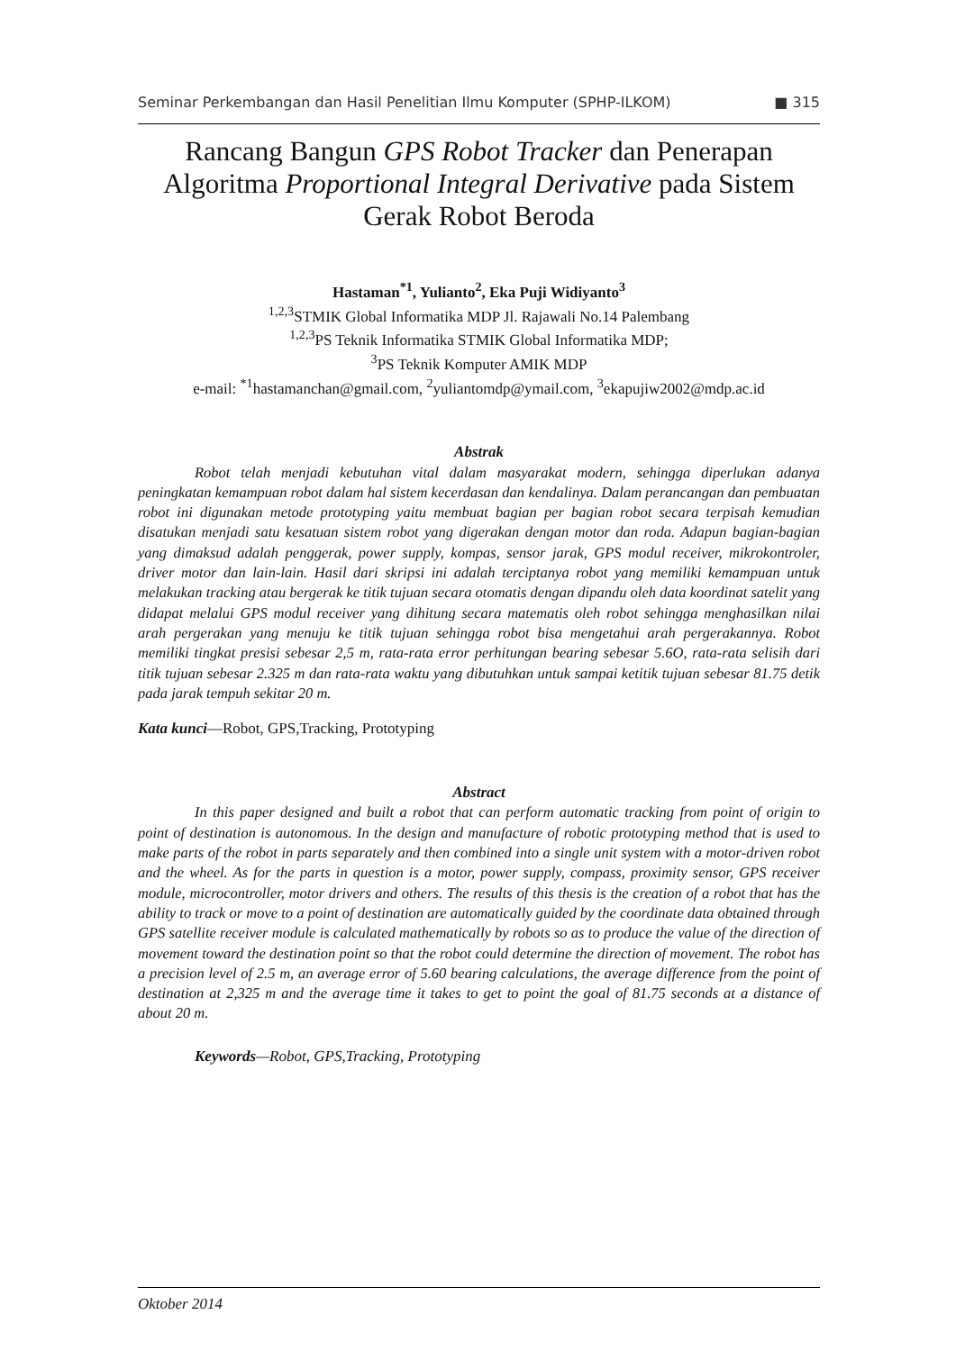Seminar Perkembangan dan Hasil Penelitian Ilmu Komputer (SPHP-ILKOM) ■ 315
Rancang Bangun GPS Robot Tracker dan Penerapan Algoritma Proportional Integral Derivative pada Sistem Gerak Robot Beroda
Hastaman<sup>*1</sup>, Yulianto<sup>2</sup>, Eka Puji Widiyanto<sup>3</sup>
<sup>1,2,3</sup>STMIK Global Informatika MDP Jl. Rajawali No.14 Palembang
<sup>1,2,3</sup>PS Teknik Informatika STMIK Global Informatika MDP;
<sup>3</sup> PS Teknik Komputer AMIK MDP
e-mail: <sup>*1</sup>hastamanchan@gmail.com, <sup>2</sup>yuliantomdp@ymail.com, <sup>3</sup>ekapujiw2002@mdp.ac.id
Abstrak
Robot telah menjadi kebutuhan vital dalam masyarakat modern, sehingga diperlukan adanya peningkatan kemampuan robot dalam hal sistem kecerdasan dan kendalinya. Dalam perancangan dan pembuatan robot ini digunakan metode prototyping yaitu membuat bagian per bagian robot secara terpisah kemudian disatukan menjadi satu kesatuan sistem robot yang digerakan dengan motor dan roda. Adapun bagian-bagian yang dimaksud adalah penggerak, power supply, kompas, sensor jarak, GPS modul receiver, mikrokontroler, driver motor dan lain-lain. Hasil dari skripsi ini adalah terciptanya robot yang memiliki kemampuan untuk melakukan tracking atau bergerak ke titik tujuan secara otomatis dengan dipandu oleh data koordinat satelit yang didapat melalui GPS modul receiver yang dihitung secara matematis oleh robot sehingga menghasilkan nilai arah pergerakan yang menuju ke titik tujuan sehingga robot bisa mengetahui arah pergerakannya. Robot memiliki tingkat presisi sebesar 2,5 m, rata-rata error perhitungan bearing sebesar 5.6O, rata-rata selisih dari titik tujuan sebesar 2.325 m dan rata-rata waktu yang dibutuhkan untuk sampai ketitik tujuan sebesar 81.75 detik pada jarak tempuh sekitar 20 m.
Kata kunci—Robot, GPS,Tracking, Prototyping
Abstract
In this paper designed and built a robot that can perform automatic tracking from point of origin to point of destination is autonomous. In the design and manufacture of robotic prototyping method that is used to make parts of the robot in parts separately and then combined into a single unit system with a motor-driven robot and the wheel. As for the parts in question is a motor, power supply, compass, proximity sensor, GPS receiver module, microcontroller, motor drivers and others. The results of this thesis is the creation of a robot that has the ability to track or move to a point of destination are automatically guided by the coordinate data obtained through GPS satellite receiver module is calculated mathematically by robots so as to produce the value of the direction of movement toward the destination point so that the robot could determine the direction of movement. The robot has a precision level of 2.5 m, an average error of 5.60 bearing calculations, the average difference from the point of destination at 2,325 m and the average time it takes to get to point the goal of 81.75 seconds at a distance of about 20 m.
Keywords—Robot, GPS,Tracking, Prototyping
Oktober 2014